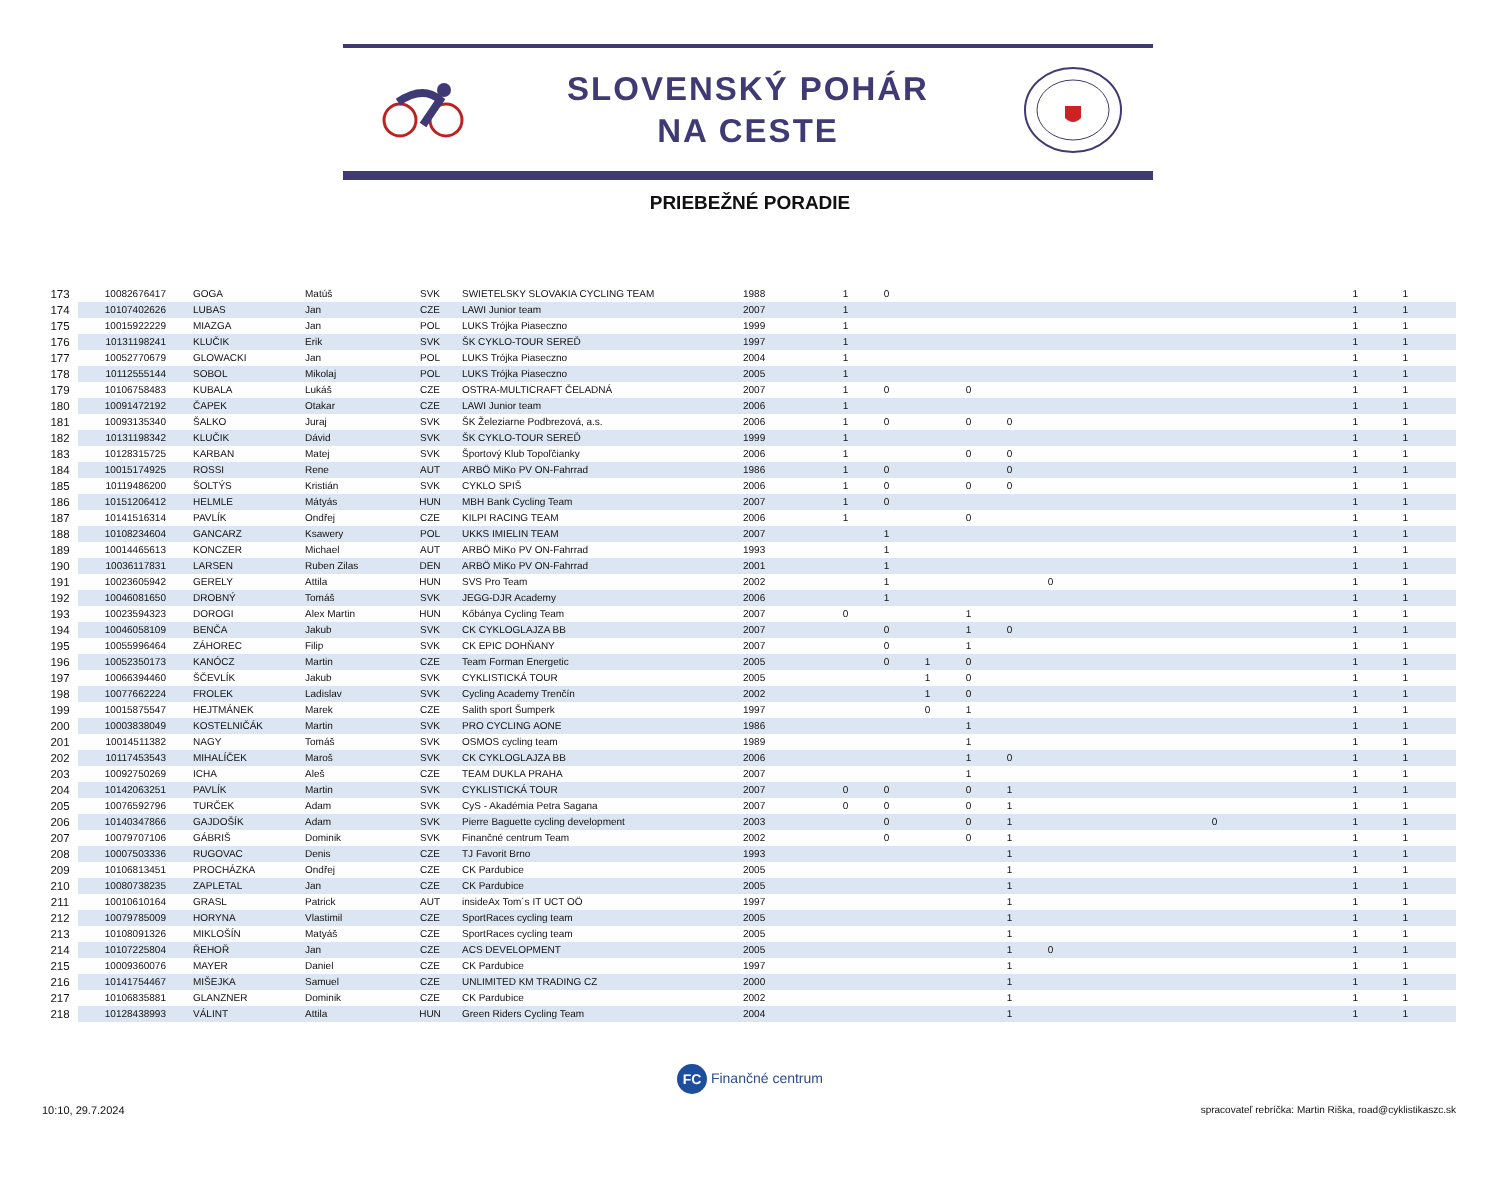SLOVENSKÝ POHÁR
NA CESTE
PRIEBEŽNÉ PORADIE
| 173 | 10082676417 | GOGA | Matúš | SVK | SWIETELSKY SLOVAKIA CYCLING TEAM | 1988 | 1 | 0 | | | | | | | | | 1 | 1 |
| 174 | 10107402626 | LUBAS | Jan | CZE | LAWI Junior team | 2007 | 1 | | | | | | | | | | 1 | 1 |
| 175 | 10015922229 | MIAZGA | Jan | POL | LUKS Trójka Piaseczno | 1999 | 1 | | | | | | | | | | 1 | 1 |
| 176 | 10131198241 | KLUČIK | Erik | SVK | ŠK CYKLO-TOUR SEREĎ | 1997 | 1 | | | | | | | | | | 1 | 1 |
| 177 | 10052770679 | GLOWACKI | Jan | POL | LUKS Trójka Piaseczno | 2004 | 1 | | | | | | | | | | 1 | 1 |
| 178 | 10112555144 | SOBOL | Mikolaj | POL | LUKS Trójka Piaseczno | 2005 | 1 | | | | | | | | | | 1 | 1 |
| 179 | 10106758483 | KUBALA | Lukáš | CZE | OSTRA-MULTICRAFT ČELADNÁ | 2007 | 1 | 0 | | 0 | | | | | | | 1 | 1 |
| 180 | 10091472192 | ČAPEK | Otakar | CZE | LAWI Junior team | 2006 | 1 | | | | | | | | | | 1 | 1 |
| 181 | 10093135340 | ŠALKO | Juraj | SVK | ŠK Železiarne Podbrezová, a.s. | 2006 | 1 | 0 | | 0 | 0 | | | | | | 1 | 1 |
| 182 | 10131198342 | KLUČIK | Dávid | SVK | ŠK CYKLO-TOUR SEREĎ | 1999 | 1 | | | | | | | | | | 1 | 1 |
| 183 | 10128315725 | KARBAN | Matej | SVK | Športový Klub Topoľčianky | 2006 | 1 | | | 0 | 0 | | | | | | 1 | 1 |
| 184 | 10015174925 | ROSSI | Rene | AUT | ARBÖ MiKo PV ON-Fahrrad | 1986 | 1 | 0 | | | 0 | | | | | | 1 | 1 |
| 185 | 10119486200 | ŠOLTÝS | Kristián | SVK | CYKLO SPIŠ | 2006 | 1 | 0 | | 0 | 0 | | | | | | 1 | 1 |
| 186 | 10151206412 | HELMLE | Mátyás | HUN | MBH Bank Cycling Team | 2007 | 1 | 0 | | | | | | | | | 1 | 1 |
| 187 | 10141516314 | PAVLÍK | Ondřej | CZE | KILPI RACING TEAM | 2006 | 1 | | | 0 | | | | | | | 1 | 1 |
| 188 | 10108234604 | GANCARZ | Ksawery | POL | UKKS IMIELIN TEAM | 2007 | | 1 | | | | | | | | | 1 | 1 |
| 189 | 10014465613 | KONCZER | Michael | AUT | ARBÖ MiKo PV ON-Fahrrad | 1993 | | 1 | | | | | | | | | 1 | 1 |
| 190 | 10036117831 | LARSEN | Ruben Zilas | DEN | ARBÖ MiKo PV ON-Fahrrad | 2001 | | 1 | | | | | | | | | 1 | 1 |
| 191 | 10023605942 | GERELY | Attila | HUN | SVS Pro Team | 2002 | | 1 | | | | 0 | | | | | 1 | 1 |
| 192 | 10046081650 | DROBNÝ | Tomáš | SVK | JEGG-DJR Academy | 2006 | | 1 | | | | | | | | | 1 | 1 |
| 193 | 10023594323 | DOROGI | Alex Martin | HUN | Kőbánya Cycling Team | 2007 | 0 | | | 1 | | | | | | | 1 | 1 |
| 194 | 10046058109 | BENČA | Jakub | SVK | CK CYKLOGLAJZA BB | 2007 | | 0 | | 1 | 0 | | | | | | 1 | 1 |
| 195 | 10055996464 | ZÁHOREC | Filip | SVK | CK EPIC DOHŇANY | 2007 | | 0 | | 1 | | | | | | | 1 | 1 |
| 196 | 10052350173 | KANÓCZ | Martin | CZE | Team Forman Energetic | 2005 | | 0 | 1 | 0 | | | | | | | 1 | 1 |
| 197 | 10066394460 | ŠČEVLÍK | Jakub | SVK | CYKLISTICKÁ TOUR | 2005 | | | 1 | 0 | | | | | | | 1 | 1 |
| 198 | 10077662224 | FROLEK | Ladislav | SVK | Cycling Academy Trenčín | 2002 | | | 1 | 0 | | | | | | | 1 | 1 |
| 199 | 10015875547 | HEJTMÁNEK | Marek | CZE | Salith sport Šumperk | 1997 | | | 0 | 1 | | | | | | | 1 | 1 |
| 200 | 10003838049 | KOSTELNIČÁK | Martin | SVK | PRO CYCLING AONE | 1986 | | | | 1 | | | | | | | 1 | 1 |
| 201 | 10014511382 | NAGY | Tomáš | SVK | OSMOS cycling team | 1989 | | | | 1 | | | | | | | 1 | 1 |
| 202 | 10117453543 | MIHALÍČEK | Maroš | SVK | CK CYKLOGLAJZA BB | 2006 | | | | 1 | 0 | | | | | | 1 | 1 |
| 203 | 10092750269 | ICHA | Aleš | CZE | TEAM DUKLA PRAHA | 2007 | | | | 1 | | | | | | | 1 | 1 |
| 204 | 10142063251 | PAVLÍK | Martin | SVK | CYKLISTICKÁ TOUR | 2007 | 0 | 0 | | 0 | 1 | | | | | | 1 | 1 |
| 205 | 10076592796 | TURČEK | Adam | SVK | CyS - Akadémia Petra Sagana | 2007 | 0 | 0 | | 0 | 1 | | | | | | 1 | 1 |
| 206 | 10140347866 | GAJDOŠÍK | Adam | SVK | Pierre Baguette cycling development | 2003 | | 0 | | 0 | 1 | | | | | 0 | 1 | 1 |
| 207 | 10079707106 | GÁBRIŠ | Dominik | SVK | Finančné centrum Team | 2002 | | 0 | | 0 | 1 | | | | | | 1 | 1 |
| 208 | 10007503336 | RUGOVAC | Denis | CZE | TJ Favorit Brno | 1993 | | | | | 1 | | | | | | 1 | 1 |
| 209 | 10106813451 | PROCHÁZKA | Ondřej | CZE | CK Pardubice | 2005 | | | | | 1 | | | | | | 1 | 1 |
| 210 | 10080738235 | ZAPLETAL | Jan | CZE | CK Pardubice | 2005 | | | | | 1 | | | | | | 1 | 1 |
| 211 | 10010610164 | GRASL | Patrick | AUT | insideAx Tom´s IT UCT OÖ | 1997 | | | | | 1 | | | | | | 1 | 1 |
| 212 | 10079785009 | HORYNA | Vlastimil | CZE | SportRaces cycling team | 2005 | | | | | 1 | | | | | | 1 | 1 |
| 213 | 10108091326 | MIKLOŠÍN | Matyáš | CZE | SportRaces cycling team | 2005 | | | | | 1 | | | | | | 1 | 1 |
| 214 | 10107225804 | ŘEHOŘ | Jan | CZE | ACS DEVELOPMENT | 2005 | | | | | 1 | 0 | | | | | 1 | 1 |
| 215 | 10009360076 | MAYER | Daniel | CZE | CK Pardubice | 1997 | | | | | 1 | | | | | | 1 | 1 |
| 216 | 10141754467 | MIŠEJKA | Samuel | CZE | UNLIMITED KM TRADING CZ | 2000 | | | | | 1 | | | | | | 1 | 1 |
| 217 | 10106835881 | GLANZNER | Dominik | CZE | CK Pardubice | 2002 | | | | | 1 | | | | | | 1 | 1 |
| 218 | 10128438993 | VÁLINT | Attila | HUN | Green Riders Cycling Team | 2004 | | | | | 1 | | | | | | 1 | 1 |
FC Finančné centrum
10:10, 29.7.2024 spracovateľ rebríčka: Martin Riška, road@cyklistikaszc.sk